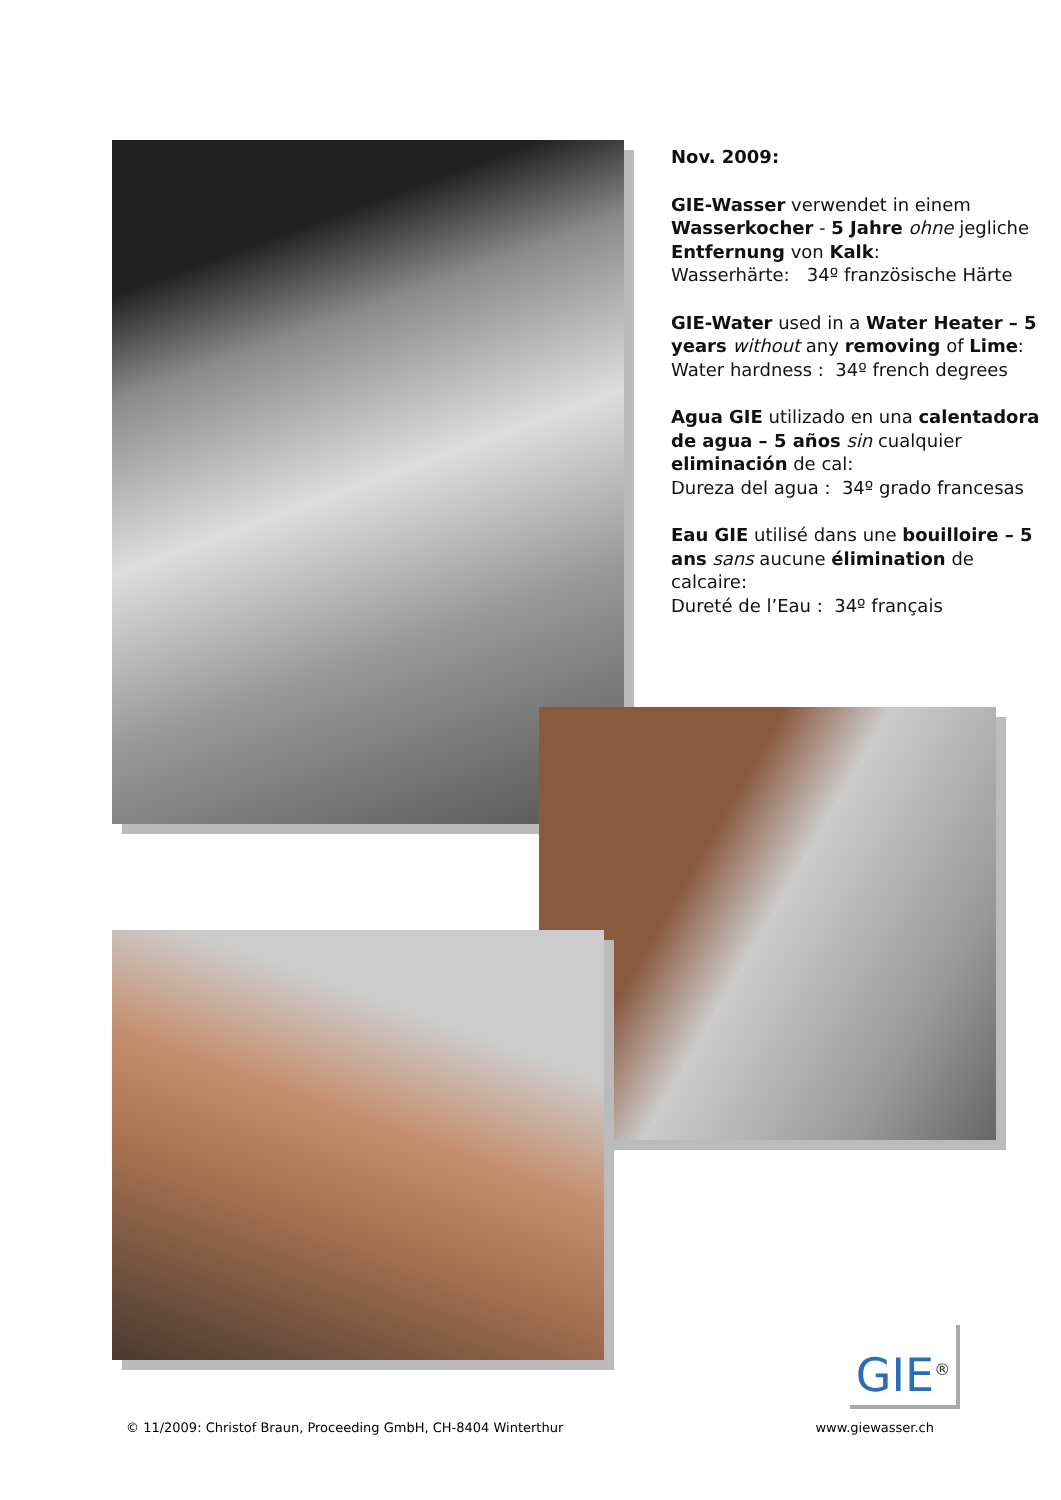Nov. 2009:
GIE-Wasser verwendet in einem Wasserkocher - 5 Jahre ohne jegliche Entfernung von Kalk:
Wasserhärte: 34º französische Härte
GIE-Water used in a Water Heater – 5 years without any removing of Lime:
Water hardness : 34º french degrees
Agua GIE utilizado en una calentadora de agua – 5 años sin cualquier eliminación de cal:
Dureza del agua : 34º grado francesas
Eau GIE utilisé dans une bouilloire – 5 ans sans aucune élimination de calcaire:
Dureté de l’Eau : 34º français
GIE<sup>®</sup>
© 11/2009: Christof Braun, Proceeding GmbH, CH-8404 Winterthur www.giewasser.ch